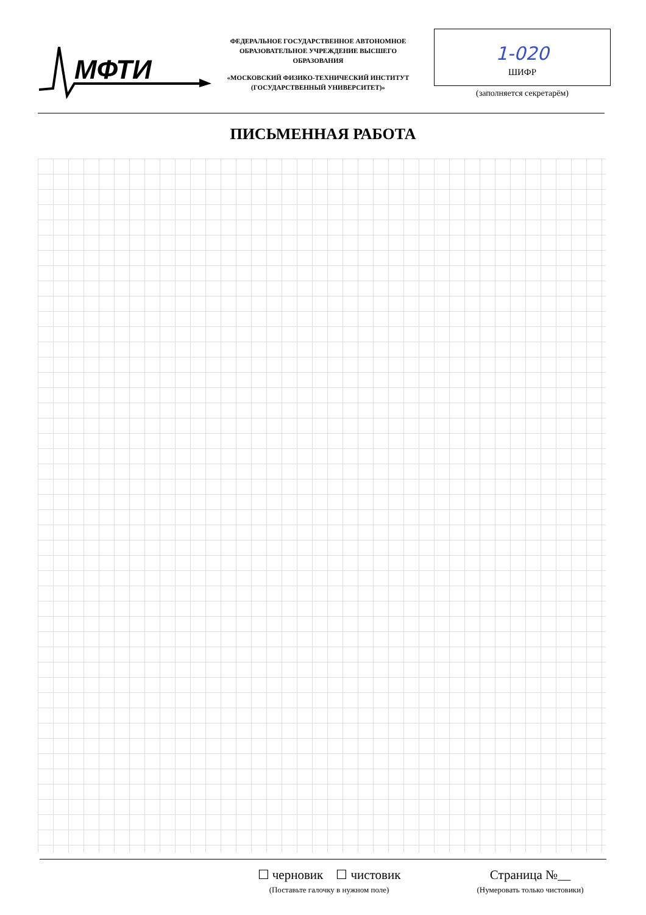МФТИ
ФЕДЕРАЛЬНОЕ ГОСУДАРСТВЕННОЕ АВТОНОМНОЕ ОБРАЗОВАТЕЛЬНОЕ УЧРЕЖДЕНИЕ ВЫСШЕГО ОБРАЗОВАНИЯ
«МОСКОВСКИЙ ФИЗИКО-ТЕХНИЧЕСКИЙ ИНСТИТУТ (ГОСУДАРСТВЕННЫЙ УНИВЕРСИТЕТ)»
1-020
ШИФР
(заполняется секретарём)
ПИСЬМЕННАЯ РАБОТА
☐ черновик ☐ чистовик
(Поставьте галочку в нужном поле)
Страница №__
(Нумеровать только чистовики)